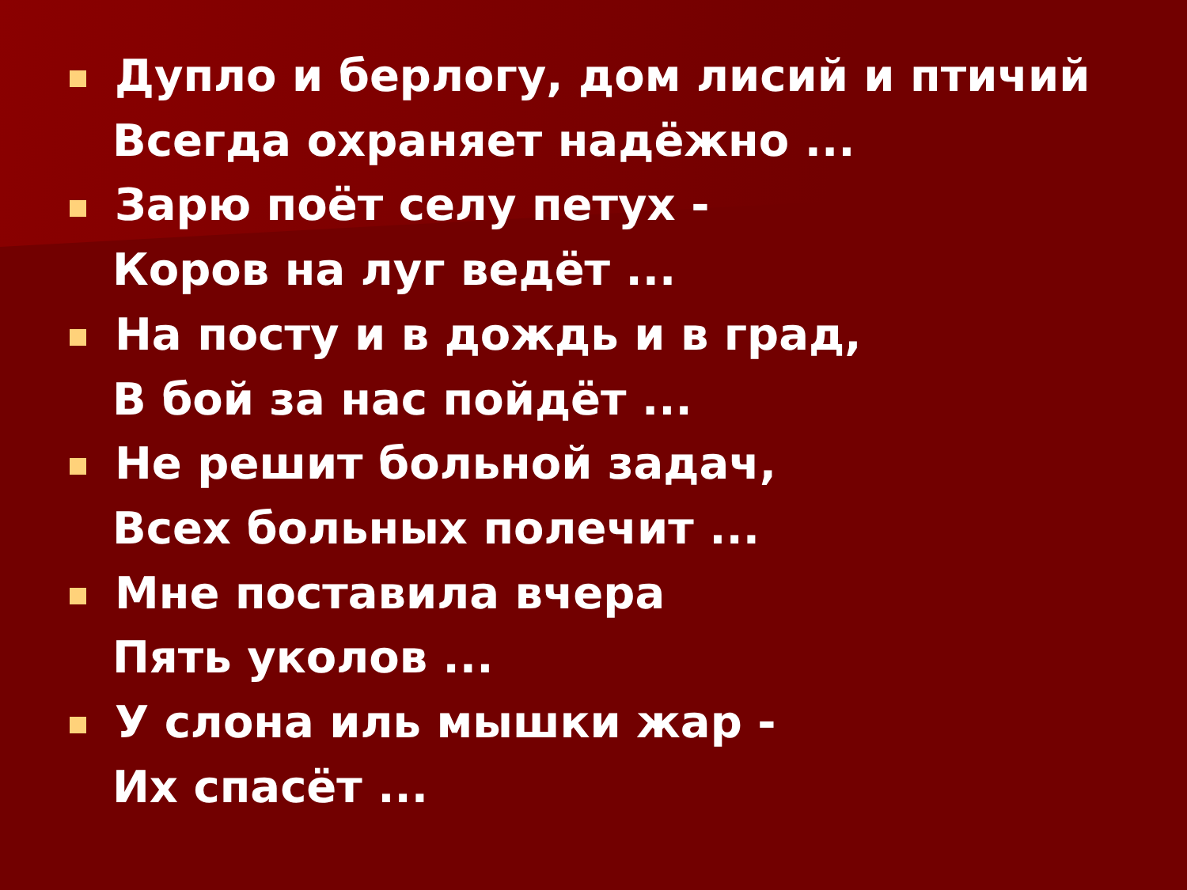Дупло и берлогу, дом лисий и птичий
Всегда охраняет надёжно ...
Зарю поёт селу петух -
Коров на луг ведёт ...
На посту и в дождь и в град,
В бой за нас пойдёт ...
Не решит больной задач,
Всех больных полечит ...
Мне поставила вчера
Пять уколов ...
У слона иль мышки жар -
Их спасёт ...